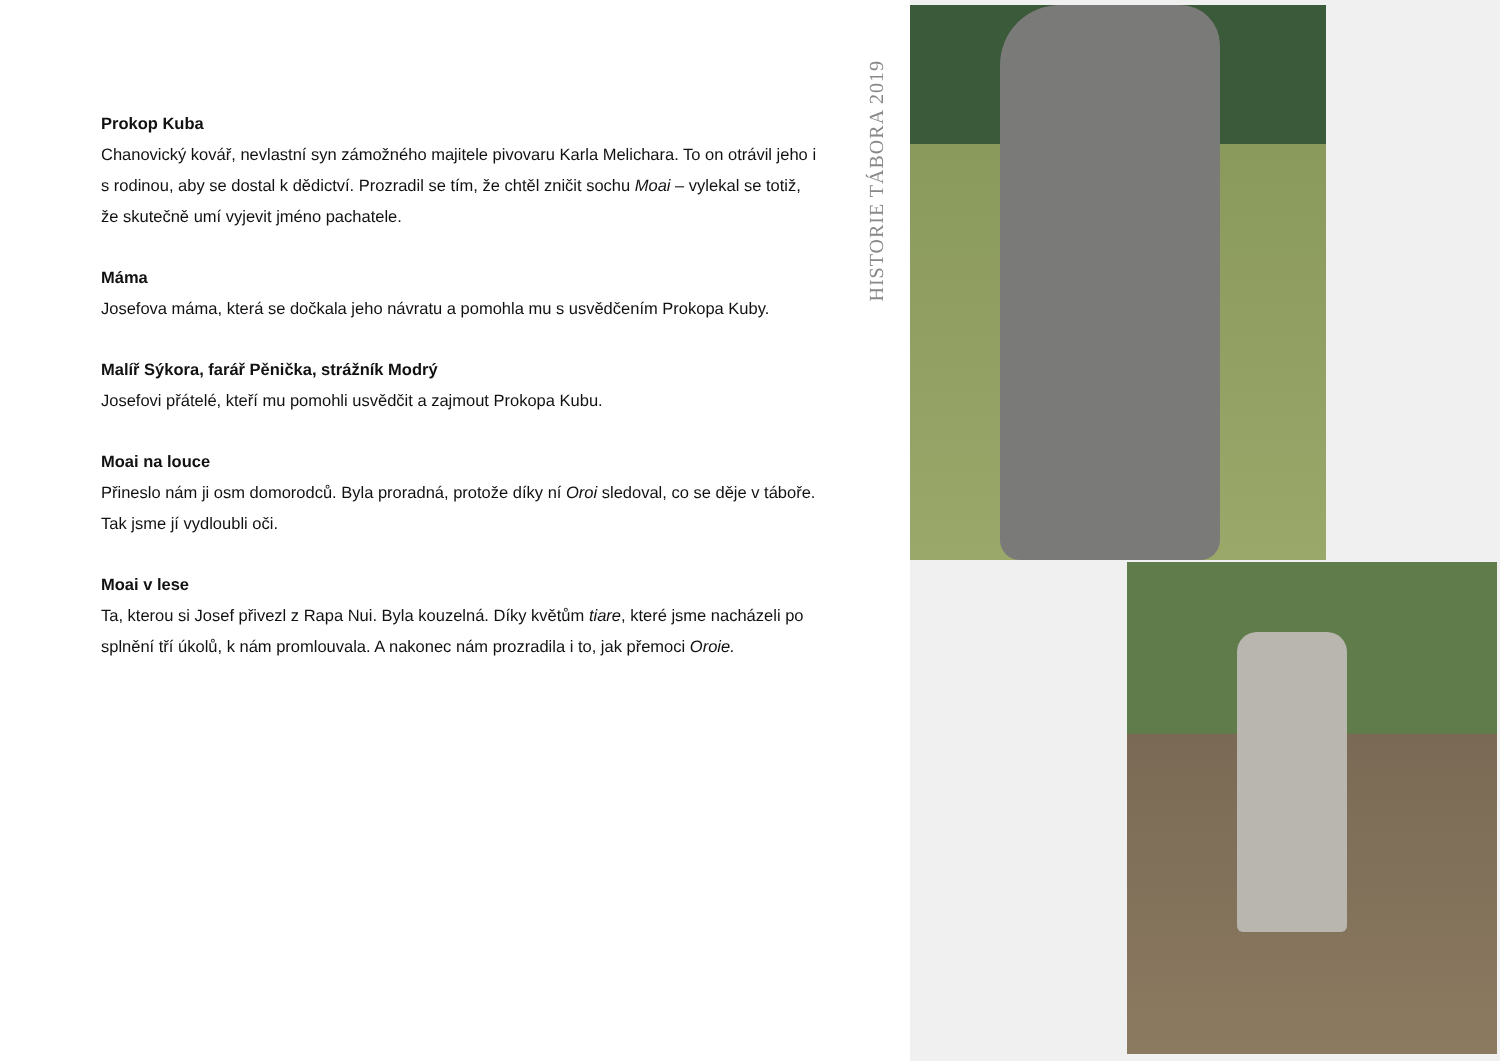Prokop Kuba
Chanovický kovář, nevlastní syn zámožného majitele pivovaru Karla Melichara. To on otrávil jeho i s rodinou, aby se dostal k dědictví. Prozradil se tím, že chtěl zničit sochu Moai – vylekal se totiž, že skutečně umí vyjevit jméno pachatele.
Máma
Josefova máma, která se dočkala jeho návratu a pomohla mu s usvědčením Prokopa Kuby.
Malíř Sýkora, farář Pěnička, strážník Modrý
Josefovi přátelé, kteří mu pomohli usvědčit a zajmout Prokopa Kubu.
Moai na louce
Přineslo nám ji osm domorodců. Byla proradná, protože díky ní Oroi sledoval, co se děje v táboře. Tak jsme jí vydloubli oči.
Moai v lese
Ta, kterou si Josef přivezl z Rapa Nui. Byla kouzelná. Díky květům tiare, které jsme nacházeli po splnění tří úkolů, k nám promlouvala. A nakonec nám prozradila i to, jak přemoci Oroie.
HISTORIE TÁBORA 2019